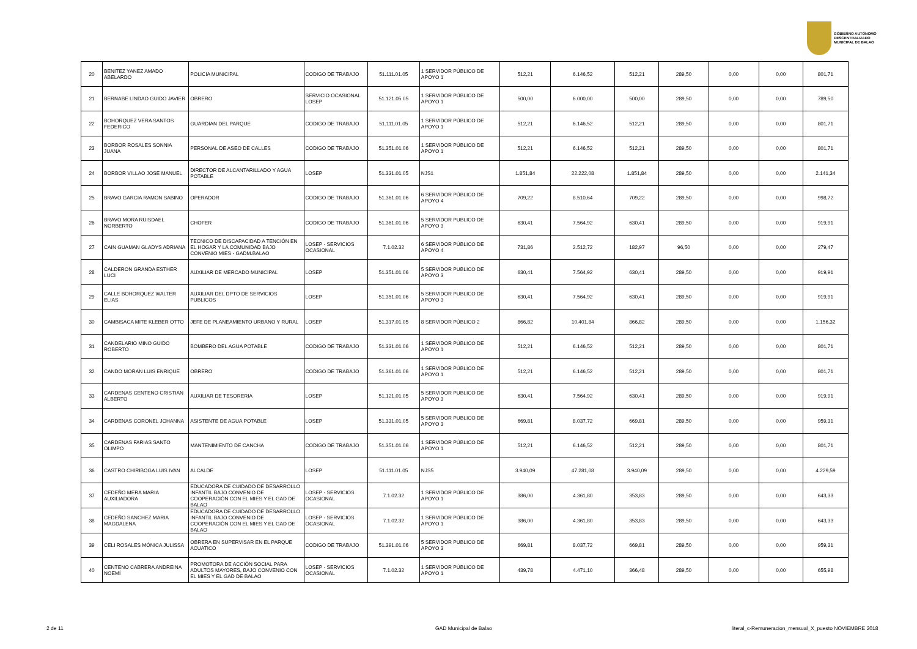GOBIERNO AUTÓNOMO
DESCENTRALIZADO
MUNICIPAL DE BALAO
| 20 | BENITEZ YANEZ AMADO ABELARDO | POLICIA MUNICIPAL | CODIGO DE TRABAJO | 51.111.01.05 | 1 SERVIDOR PÚBLICO DE APOYO 1 | 512,21 | 6.146,52 | 512,21 | 289,50 | 0,00 | 0,00 | 801,71 |
| 21 | BERNABE LINDAO GUIDO JAVIER | OBRERO | SERVICIO OCASIONAL LOSEP | 51.121.05.05 | 1 SERVIDOR PÚBLICO DE APOYO 1 | 500,00 | 6.000,00 | 500,00 | 289,50 | 0,00 | 0,00 | 789,50 |
| 22 | BOHORQUEZ VERA SANTOS FEDERICO | GUARDIAN DEL PARQUE | CODIGO DE TRABAJO | 51.111.01.05 | 1 SERVIDOR PÚBLICO DE APOYO 1 | 512,21 | 6.146,52 | 512,21 | 289,50 | 0,00 | 0,00 | 801,71 |
| 23 | BORBOR ROSALES SONNIA JUANA | PERSONAL DE ASEO DE CALLES | CODIGO DE TRABAJO | 51.351.01.06 | 1 SERVIDOR PÚBLICO DE APOYO 1 | 512,21 | 6.146,52 | 512,21 | 289,50 | 0,00 | 0,00 | 801,71 |
| 24 | BORBOR VILLAO JOSE MANUEL | DIRECTOR DE ALCANTARILLADO Y AGUA POTABLE | LOSEP | 51.331.01.05 | NJS1 | 1.851,84 | 22.222,08 | 1.851,84 | 289,50 | 0,00 | 0,00 | 2.141,34 |
| 25 | BRAVO GARCIA RAMON SABINO | OPERADOR | CODIGO DE TRABAJO | 51.361.01.06 | 6 SERVIDOR PÚBLICO DE APOYO 4 | 709,22 | 8.510,64 | 709,22 | 289,50 | 0,00 | 0,00 | 998,72 |
| 26 | BRAVO MORA RUISDAEL NORBERTO | CHOFER | CODIGO DE TRABAJO | 51.361.01.06 | 5 SERVIDOR PUBLICO DE APOYO 3 | 630,41 | 7.564,92 | 630,41 | 289,50 | 0,00 | 0,00 | 919,91 |
| 27 | CAIN GUAMAN GLADYS ADRIANA | TECNICO DE DISCAPACIDAD A TENCIÓN EN EL HOGAR Y LA COMUNIDAD BAJO CONVENIO MIES - GADM.BALAO | LOSEP - SERVICIOS OCASIONAL | 7.1.02.32 | 6 SERVIDOR PÚBLICO DE APOYO 4 | 731,86 | 2.512,72 | 182,97 | 96,50 | 0,00 | 0,00 | 279,47 |
| 28 | CALDERON GRANDA ESTHER LUCI | AUXILIAR DE MERCADO MUNICIPAL | LOSEP | 51.351.01.06 | 5 SERVIDOR PUBLICO DE APOYO 3 | 630,41 | 7.564,92 | 630,41 | 289,50 | 0,00 | 0,00 | 919,91 |
| 29 | CALLE BOHORQUEZ WALTER ELIAS | AUXILIAR DEL DPTO DE SERVICIOS PUBLICOS | LOSEP | 51.351.01.06 | 5 SERVIDOR PUBLICO DE APOYO 3 | 630,41 | 7.564,92 | 630,41 | 289,50 | 0,00 | 0,00 | 919,91 |
| 30 | CAMBISACA MITE KLEBER OTTO | JEFE DE PLANEAMIENTO URBANO Y RURAL | LOSEP | 51.317.01.05 | 8 SERVIDOR PÚBLICO 2 | 866,82 | 10.401,84 | 866,82 | 289,50 | 0,00 | 0,00 | 1.156,32 |
| 31 | CANDELARIO MINO GUIDO ROBERTO | BOMBERO DEL AGUA POTABLE | CODIGO DE TRABAJO | 51.331.01.06 | 1 SERVIDOR PÚBLICO DE APOYO 1 | 512,21 | 6.146,52 | 512,21 | 289,50 | 0,00 | 0,00 | 801,71 |
| 32 | CANDO MORAN LUIS ENRIQUE | OBRERO | CODIGO DE TRABAJO | 51.361.01.06 | 1 SERVIDOR PÚBLICO DE APOYO 1 | 512,21 | 6.146,52 | 512,21 | 289,50 | 0,00 | 0,00 | 801,71 |
| 33 | CARDENAS CENTENO CRISTIAN ALBERTO | AUXILIAR DE TESORERIA | LOSEP | 51.121.01.05 | 5 SERVIDOR PUBLICO DE APOYO 3 | 630,41 | 7.564,92 | 630,41 | 289,50 | 0,00 | 0,00 | 919,91 |
| 34 | CARDENAS CORONEL JOHANNA | ASISTENTE DE AGUA POTABLE | LOSEP | 51.331.01.05 | 5 SERVIDOR PUBLICO DE APOYO 3 | 669,81 | 8.037,72 | 669,81 | 289,50 | 0,00 | 0,00 | 959,31 |
| 35 | CARDENAS FARIAS SANTO OLIMPO | MANTENIMIENTO DE CANCHA | CODIGO DE TRABAJO | 51.351.01.06 | 1 SERVIDOR PÚBLICO DE APOYO 1 | 512,21 | 6.146,52 | 512,21 | 289,50 | 0,00 | 0,00 | 801,71 |
| 36 | CASTRO CHIRIBOGA LUIS IVAN | ALCALDE | LOSEP | 51.111.01.05 | NJS5 | 3.940,09 | 47.281,08 | 3.940,09 | 289,50 | 0,00 | 0,00 | 4.229,59 |
| 37 | CEDEÑO MERA MARIA AUXILIADORA | EDUCADORA DE CUIDADO DE DESARROLLO INFANTIL BAJO CONVENIO DE COOPERACIÓN CON EL MIES Y EL GAD DE BALAO | LOSEP - SERVICIOS OCASIONAL | 7.1.02.32 | 1 SERVIDOR PÚBLICO DE APOYO 1 | 386,00 | 4.361,80 | 353,83 | 289,50 | 0,00 | 0,00 | 643,33 |
| 38 | CEDEÑO SANCHEZ MARIA MAGDALENA | EDUCADORA DE CUIDADO DE DESARROLLO INFANTIL BAJO CONVENIO DE COOPERACIÓN CON EL MIES Y EL GAD DE BALAO | LOSEP - SERVICIOS OCASIONAL | 7.1.02.32 | 1 SERVIDOR PÚBLICO DE APOYO 1 | 386,00 | 4.361,80 | 353,83 | 289,50 | 0,00 | 0,00 | 643,33 |
| 39 | CELI ROSALES MÓNICA JULISSA | OBRERA EN SUPERVISAR EN EL PARQUE ACUATICO | CODIGO DE TRABAJO | 51.391.01.06 | 5 SERVIDOR PUBLICO DE APOYO 3 | 669,81 | 8.037,72 | 669,81 | 289,50 | 0,00 | 0,00 | 959,31 |
| 40 | CENTENO CABRERA ANDREINA NOEMÍ | PROMOTORA DE ACCIÓN SOCIAL PARA ADULTOS MAYORES, BAJO CONVENIO CON EL MIES Y EL GAD DE BALAO | LOSEP - SERVICIOS OCASIONAL | 7.1.02.32 | 1 SERVIDOR PÚBLICO DE APOYO 1 | 439,78 | 4.471,10 | 366,48 | 289,50 | 0,00 | 0,00 | 655,98 |
2 de 11 GAD Municipal de Balao
literal_c-Remuneracion_mensual_X_puesto NOVIEMBRE 2018